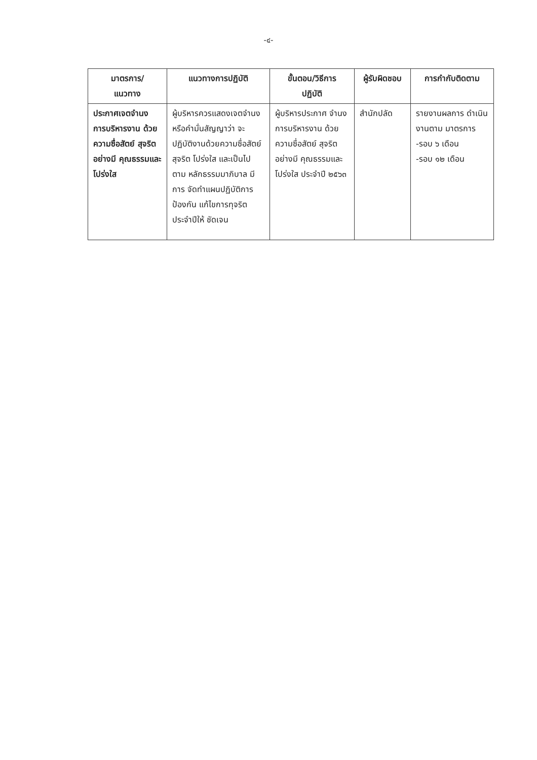-๔-
| มาตรการ/ แนวทาง | แนวทางการปฏิบัติ | ขั้นตอน/วิธีการ ปฏิบัติ | ผู้รับผิดชอบ | การกำกับติดตาม |
| --- | --- | --- | --- | --- |
| ประกาศเจตจำนง การบริหารงาน ด้วยความซื่อสัตย์ สุจริตอย่างมี คุณธรรมและ โปร่งใส | ผู้บริหารควรแสดงเจตจำนง หรือคำมั่นสัญญาว่า จะ ปฏิบัติงานด้วยความซื่อสัตย์ สุจริต โปร่งใส และเป็นไปตาม หลักธรรมมาภิบาล มีการ จัดทำแผนปฏิบัติการป้องกัน แก้ไขการทุจริตประจำปีให้ ชัดเจน | ผู้บริหารประกาศ จำนงการบริหารงาน ด้วยความซื่อสัตย์ สุจริตอย่างมี คุณธรรมและโปร่งใส ประจำปี ๒๕๖๓ | สำนักปลัด | รายงานผลการ ดำเนินงานตาม มาตรการ -รอบ ๖ เดือน -รอบ ๑๒ เดือน |